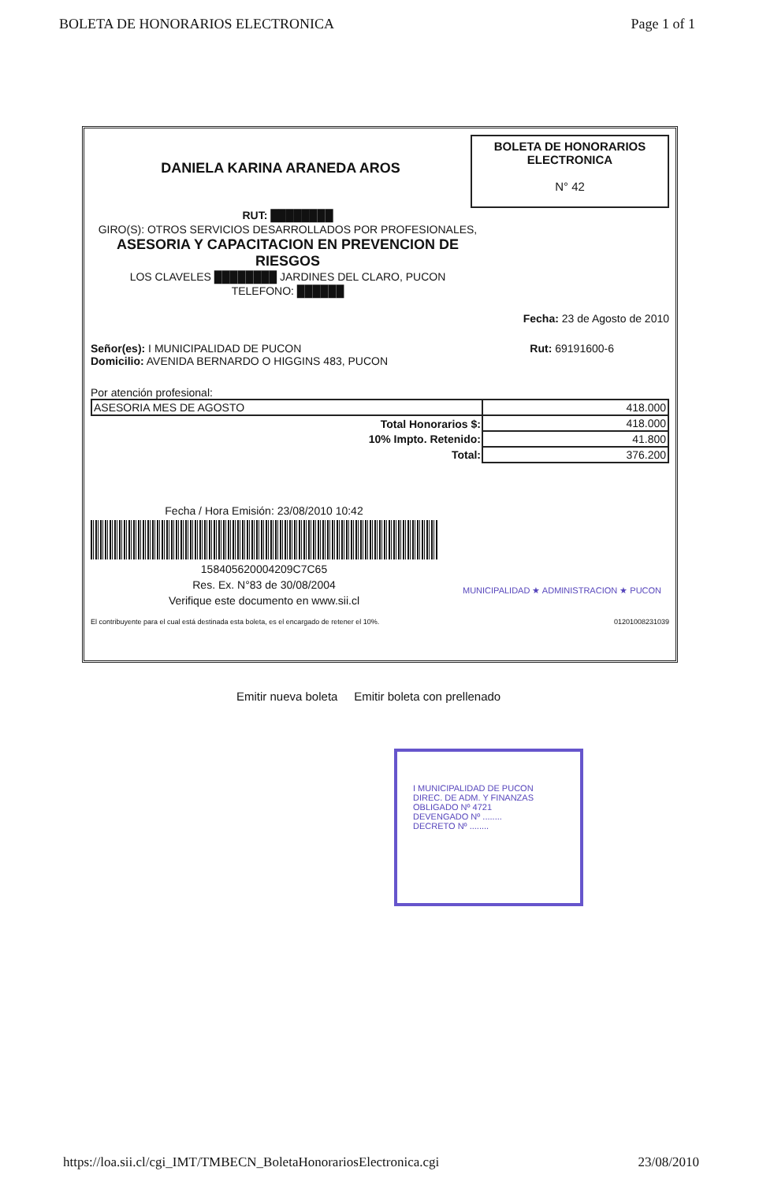BOLETA DE HONORARIOS ELECTRONICA Page 1 of 1
DANIELA KARINA ARANEDA AROS
BOLETA DE HONORARIOS
ELECTRONICA
N° 42
RUT: ████████
GIRO(S): OTROS SERVICIOS DESARROLLADOS POR PROFESIONALES,
ASESORIA Y CAPACITACION EN PREVENCION DE RIESGOS
LOS CLAVELES ████████ JARDINES DEL CLARO, PUCON
TELEFONO: ██████
Fecha: 23 de Agosto de 2010
Señor(es): I MUNICIPALIDAD DE PUCON
Domicilio: AVENIDA BERNARDO O HIGGINS 483, PUCON
Rut: 69191600-6
Por atención profesional:
| ASESORIA MES DE AGOSTO | 418.000 |
| Total Honorarios $: | 418.000 |
| 10% Impto. Retenido: | 41.800 |
| Total: | 376.200 |
Fecha / Hora Emisión: 23/08/2010 10:42
15840562000420­9C7C65
Res. Ex. N°83 de 30/08/2004
Verifique este documento en www.sii.cl
El contribuyente para el cual está destinada esta boleta, es el encargado de retener el 10%. 01201008231039
MUNICIPALIDAD ★ ADMINISTRACION ★ PUCON
Emitir nueva boleta Emitir boleta con prellenado
I MUNICIPALIDAD DE PUCON
DIREC. DE ADM. Y FINANZAS
OBLIGADO Nº 4721
DEVENGADO Nº ........
DECRETO Nº ........
https://loa.sii.cl/cgi_IMT/TMBECN_BoletaHonorariosElectronica.cgi 23/08/2010